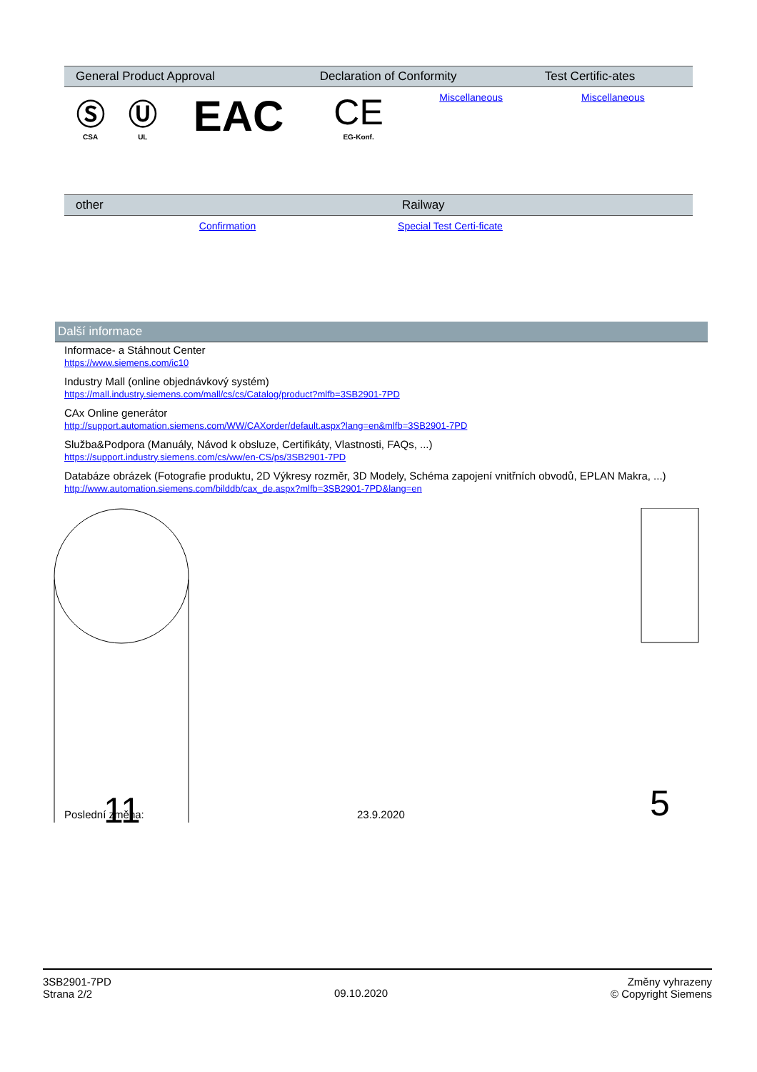| General Product Approval | | | Declaration of Conformity | | Test Certific-ates |
| --- | --- | --- | --- | --- | --- |
| Ⓢ CSA | Ⓤ UL | EAC | CE EG-Konf. | Miscellaneous | Miscellaneous |
| other | Railway |
| --- | --- |
| Confirmation | Special Test Certi-ficate |
Další informace
Informace- a Stáhnout Center
https://www.siemens.com/ic10
Industry Mall (online objednávkový systém)
https://mall.industry.siemens.com/mall/cs/cs/Catalog/product?mlfb=3SB2901-7PD
CAx Online generátor
http://support.automation.siemens.com/WW/CAXorder/default.aspx?lang=en&mlfb=3SB2901-7PD
Služba&Podpora (Manuály, Návod k obsluze, Certifikáty, Vlastnosti, FAQs, ...)
https://support.industry.siemens.com/cs/ww/en-CS/ps/3SB2901-7PD
Databáze obrázek (Fotografie produktu, 2D Výkresy rozměr, 3D Modely, Schéma zapojení vnitřních obvodů, EPLAN Makra, ...)
http://www.automation.siemens.com/bilddb/cax_de.aspx?mlfb=3SB2901-7PD&lang=en
11
5
Poslední změna: 23.9.2020
3SB2901-7PD
Strana 2/2
09.10.2020
Změny vyhrazeny
© Copyright Siemens